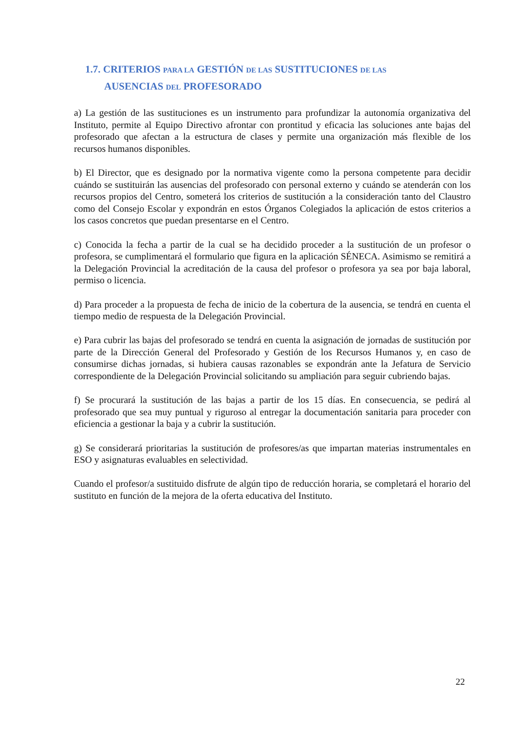1.7. CRITERIOS PARA LA GESTIÓN DE LAS SUSTITUCIONES DE LAS
AUSENCIAS DEL PROFESORADO
a) La gestión de las sustituciones es un instrumento para profundizar la autonomía organizativa del Instituto, permite al Equipo Directivo afrontar con prontitud y eficacia las soluciones ante bajas del profesorado que afectan a la estructura de clases y permite una organización más flexible de los recursos humanos disponibles.
b) El Director, que es designado por la normativa vigente como la persona competente para decidir cuándo se sustituirán las ausencias del profesorado con personal externo y cuándo se atenderán con los recursos propios del Centro, someterá los criterios de sustitución a la consideración tanto del Claustro como del Consejo Escolar y expondrán en estos Órganos Colegiados la aplicación de estos criterios a los casos concretos que puedan presentarse en el Centro.
c) Conocida la fecha a partir de la cual se ha decidido proceder a la sustitución de un profesor o profesora, se cumplimentará el formulario que figura en la aplicación SÉNECA. Asimismo se remitirá a la Delegación Provincial la acreditación de la causa del profesor o profesora ya sea por baja laboral, permiso o licencia.
d) Para proceder a la propuesta de fecha de inicio de la cobertura de la ausencia, se tendrá en cuenta el tiempo medio de respuesta de la Delegación Provincial.
e) Para cubrir las bajas del profesorado se tendrá en cuenta la asignación de jornadas de sustitución por parte de la Dirección General del Profesorado y Gestión de los Recursos Humanos y, en caso de consumirse dichas jornadas, si hubiera causas razonables se expondrán ante la Jefatura de Servicio correspondiente de la Delegación Provincial solicitando su ampliación para seguir cubriendo bajas.
f) Se procurará la sustitución de las bajas a partir de los 15 días. En consecuencia, se pedirá al profesorado que sea muy puntual y riguroso al entregar la documentación sanitaria para proceder con eficiencia a gestionar la baja y a cubrir la sustitución.
g) Se considerará prioritarias la sustitución de profesores/as que impartan materias instrumentales en ESO y asignaturas evaluables en selectividad.
Cuando el profesor/a sustituido disfrute de algún tipo de reducción horaria, se completará el horario del sustituto en función de la mejora de la oferta educativa del Instituto.
22